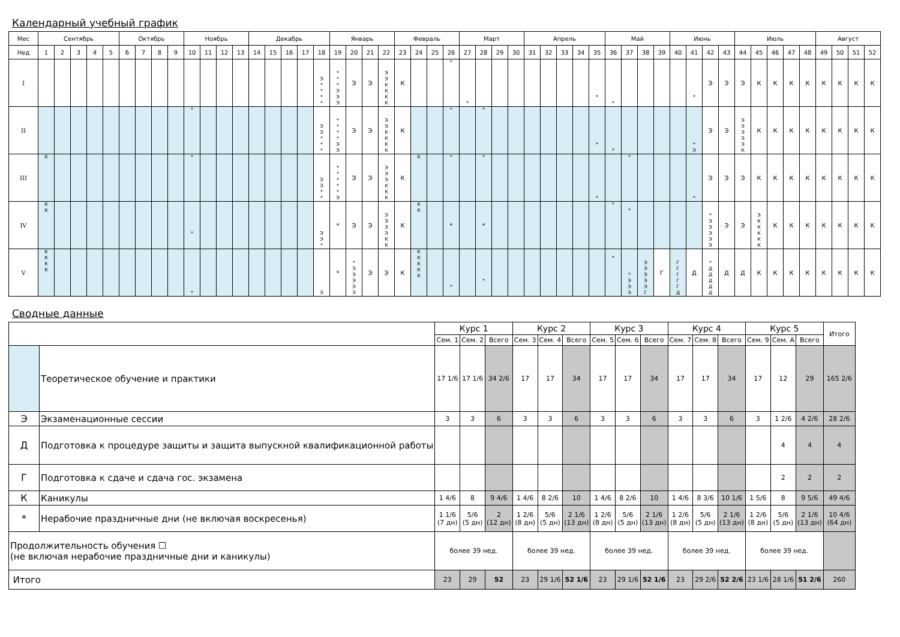Календарный учебный график
| Мес | Сентябрь | | | | | Октябрь | | | | Ноябрь | | | | Декабрь | | | | | Январь | | | | Февраль | | | | Март | | | | Апрель | | | | | Май | | | | Июнь | | | | Июль | | | | | Август | | | |
| Нед | 1 | 2 | 3 | 4 | 5 | 6 | 7 | 8 | 9 | 10 | 11 | 12 | 13 | 14 | 15 | 16 | 17 | 18 | 19 | 20 | 21 | 22 | 23 | 24 | 25 | 26 | 27 | 28 | 29 | 30 | 31 | 32 | 33 | 34 | 35 | 36 | 37 | 38 | 39 | 40 | 41 | 42 | 43 | 44 | 45 | 46 | 47 | 48 | 49 | 50 | 51 | 52 |
| I | | | | | | | | | | | | | | | | | | Э * * * * | * * * Э Э Э | Э | Э | Э Э К К К К | К | | | * | * | | | | | | | | * | * | | | | | * | Э | Э | Э | К | К | К | К | К | К | К | К |
| II | | | | | | | | | | * | | | | | | | | Э Э * * * | * * * * Э Э | Э | Э | Э Э К К К К | К | | | * | | * | | | | | | | * | * | | | | | * Э | Э | Э | Э Э Э Э Э К | К | К | К | К | К | К | К | К |
| III | К | | | | | | | | | * | | | | | | | | Э Э * * | * * * * * Э | Э | Э | Э Э Э К К К | К | К | | * | | * | | | | | | | * | | * | | | | * | Э | Э | Э | К | К | К | К | К | К | К | К |
| IV | К К | | | | | | | | | * | | | | | | | | Э Э * | * | Э | Э | Э Э Э Э К К | К | К К | | * | | * | | | | | | | | * | * | | | | | * Э Э Э Э Э | Э | Э | Э К К К К К | К | К | К | К | К | К | К |
| V | К К К К | | | | | | | | | * | | | | | | | | Э | * | * Э Э Э Э Э | Э | Э | К | К К К К К | | * | | * | | | | | | | | * | * Э Э Э | Э Э Э Э Э Г | Г | Г Г Г Г Г Д | Д | * Д Д Д Д Д | Д | Д | К | К | К | К | К | К | К | К |
Сводные данные
| | | Курс 1 | | | Курс 2 | | | Курс 3 | | | Курс 4 | | | Курс 5 | | | Итого |
| --- | --- | --- | --- | --- | --- | --- | --- | --- | --- | --- | --- | --- | --- | --- | --- | --- | --- |
| | | Сем. 1 | Сем. 2 | Всего | Сем. 3 | Сем. 4 | Всего | Сем. 5 | Сем. 6 | Всего | Сем. 7 | Сем. 8 | Всего | Сем. 9 | Сем. А | Всего | |
| | Теоретическое обучение и практики | 17 1/6 | 17 1/6 | 34 2/6 | 17 | 17 | 34 | 17 | 17 | 34 | 17 | 17 | 34 | 17 | 12 | 29 | 165 2/6 |
| Э | Экзаменационные сессии | 3 | 3 | 6 | 3 | 3 | 6 | 3 | 3 | 6 | 3 | 3 | 6 | 3 | 1 2/6 | 4 2/6 | 28 2/6 |
| Д | Подготовка к процедуре защиты и защита выпускной квалификационной работы | | | | | | | | | | | | | | 4 | 4 | 4 |
| Г | Подготовка к сдаче и сдача гос. экзамена | | | | | | | | | | | | | | 2 | 2 | 2 |
| К | Каникулы | 1 4/6 | 8 | 9 4/6 | 1 4/6 | 8 2/6 | 10 | 1 4/6 | 8 2/6 | 10 | 1 4/6 | 8 3/6 | 10 1/6 | 1 5/6 | 8 | 9 5/6 | 49 4/6 |
| * | Нерабочие праздничные дни (не включая воскресенья) | 1 1/6 (7 дн) | 5/6 (5 дн) | 2 (12 дн) | 1 2/6 (8 дн) | 5/6 (5 дн) | 2 1/6 (13 дн) | 1 2/6 (8 дн) | 5/6 (5 дн) | 2 1/6 (13 дн) | 1 2/6 (8 дн) | 5/6 (5 дн) | 2 1/6 (13 дн) | 1 2/6 (8 дн) | 5/6 (5 дн) | 2 1/6 (13 дн) | 10 4/6 (64 дн) |
| Продолжительность обучения ☐ (не включая нерабочие праздничные дни и каникулы) | | более 39 нед. | | | более 39 нед. | | | более 39 нед. | | | более 39 нед. | | | более 39 нед. | | | |
| Итого | | 23 | 29 | 52 | 23 | 29 1/6 | 52 1/6 | 23 | 29 1/6 | 52 1/6 | 23 | 29 2/6 | 52 2/6 | 23 1/6 | 28 1/6 | 51 2/6 | 260 |